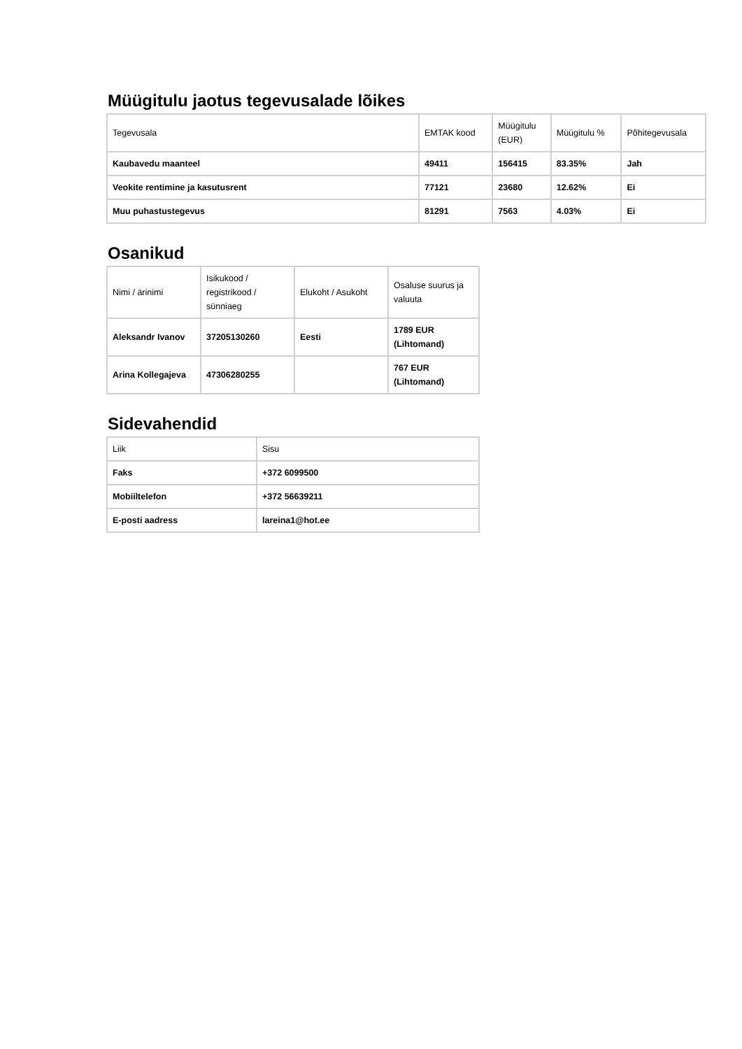Müügitulu jaotus tegevusalade lõikes
| Tegevusala | EMTAK kood | Müügitulu (EUR) | Müügitulu % | Põhitegevusala |
| --- | --- | --- | --- | --- |
| Kaubavedu maanteel | 49411 | 156415 | 83.35% | Jah |
| Veokite rentimine ja kasutusrent | 77121 | 23680 | 12.62% | Ei |
| Muu puhastustegevus | 81291 | 7563 | 4.03% | Ei |
Osanikud
| Nimi / ärinimi | Isikukood / registrikood / sünniaeg | Elukoht / Asukoht | Osaluse suurus ja valuuta |
| --- | --- | --- | --- |
| Aleksandr Ivanov | 37205130260 | Eesti | 1789 EUR (Lihtomand) |
| Arina Kollegajeva | 47306280255 | | 767 EUR (Lihtomand) |
Sidevahendid
| Liik | Sisu |
| --- | --- |
| Faks | +372 6099500 |
| Mobiiltelefon | +372 56639211 |
| E-posti aadress | lareina1@hot.ee |